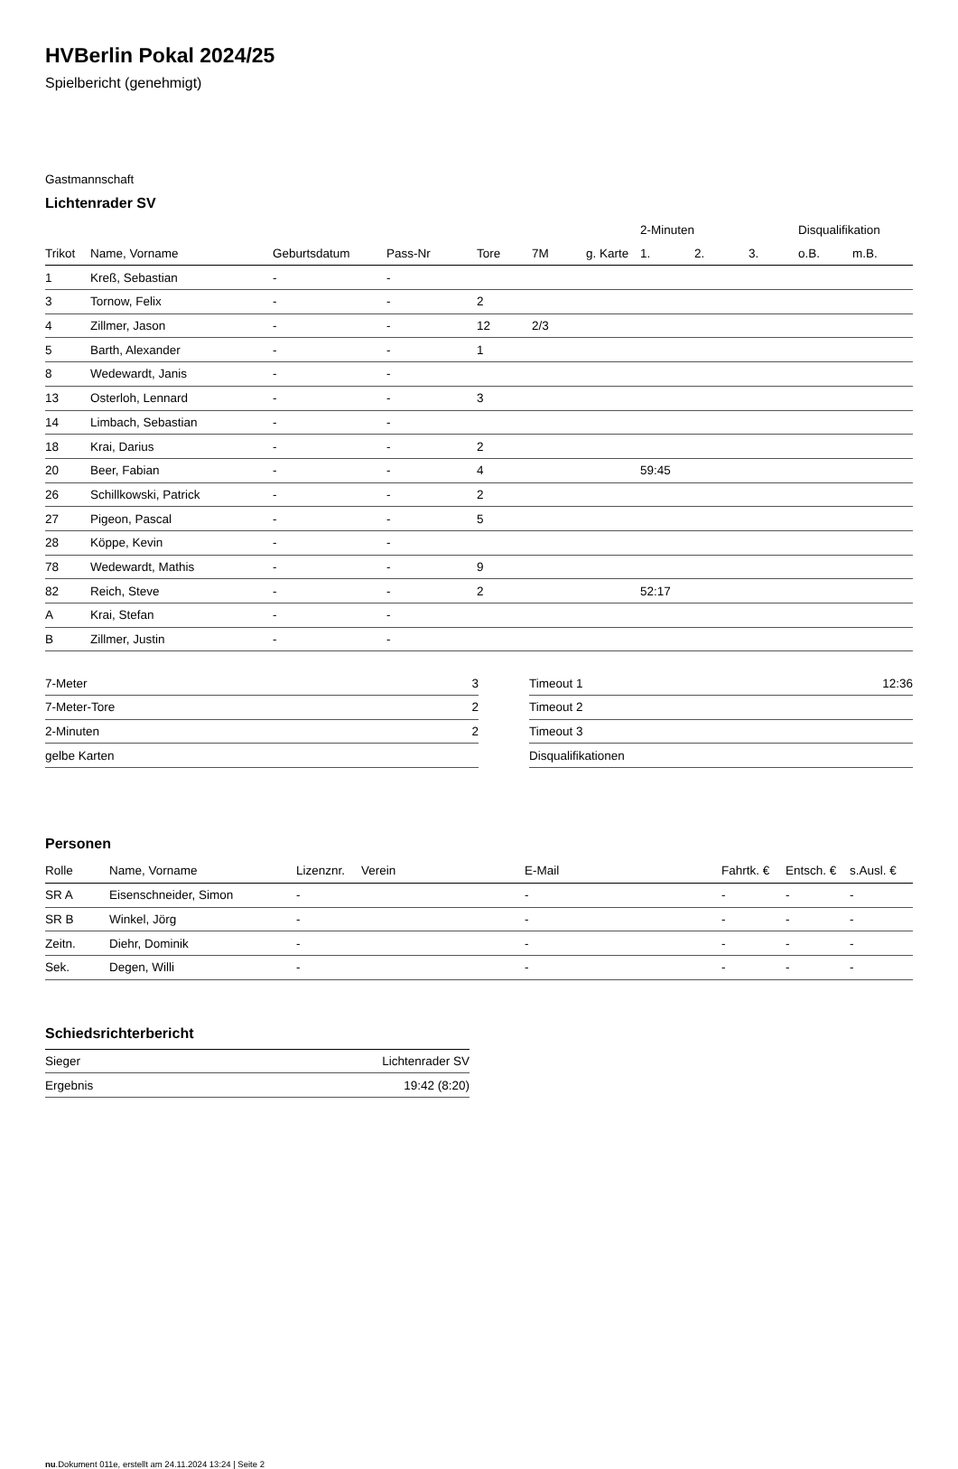HVBerlin Pokal 2024/25
Spielbericht (genehmigt)
Gastmannschaft
Lichtenrader SV
| | | | | | | | 2-Minuten | | | Disqualifikation | |
| --- | --- | --- | --- | --- | --- | --- | --- | --- | --- | --- | --- |
| Trikot | Name, Vorname | Geburtsdatum | Pass-Nr | Tore | 7M | g. Karte | 1. | 2. | 3. | o.B. | m.B. |
| 1 | Kreß, Sebastian | - | - | | | | | | | | |
| 3 | Tornow, Felix | - | - | 2 | | | | | | | |
| 4 | Zillmer, Jason | - | - | 12 | 2/3 | | | | | | |
| 5 | Barth, Alexander | - | - | 1 | | | | | | | |
| 8 | Wedewardt, Janis | - | - | | | | | | | | |
| 13 | Osterloh, Lennard | - | - | 3 | | | | | | | |
| 14 | Limbach, Sebastian | - | - | | | | | | | | |
| 18 | Krai, Darius | - | - | 2 | | | | | | | |
| 20 | Beer, Fabian | - | - | 4 | | | 59:45 | | | | |
| 26 | Schillkowski, Patrick | - | - | 2 | | | | | | | |
| 27 | Pigeon, Pascal | - | - | 5 | | | | | | | |
| 28 | Köppe, Kevin | - | - | | | | | | | | |
| 78 | Wedewardt, Mathis | - | - | 9 | | | | | | | |
| 82 | Reich, Steve | - | - | 2 | | | 52:17 | | | | |
| A | Krai, Stefan | - | - | | | | | | | | |
| B | Zillmer, Justin | - | - | | | | | | | | |
| 7-Meter | 3 |
| 7-Meter-Tore | 2 |
| 2-Minuten | 2 |
| gelbe Karten | |
| Timeout 1 | 12:36 |
| Timeout 2 | |
| Timeout 3 | |
| Disqualifikationen | |
Personen
| Rolle | Name, Vorname | Lizenznr. | Verein | E-Mail | Fahrtk. € | Entsch. € | s.Ausl. € |
| --- | --- | --- | --- | --- | --- | --- | --- |
| SR A | Eisenschneider, Simon | - | | - | - | - | - |
| SR B | Winkel, Jörg | - | | - | - | - | - |
| Zeitn. | Diehr, Dominik | - | | - | - | - | - |
| Sek. | Degen, Willi | - | | - | - | - | - |
Schiedsrichterbericht
| Sieger | Lichtenrader SV |
| Ergebnis | 19:42 (8:20) |
nu.Dokument 011e, erstellt am 24.11.2024 13:24 | Seite 2